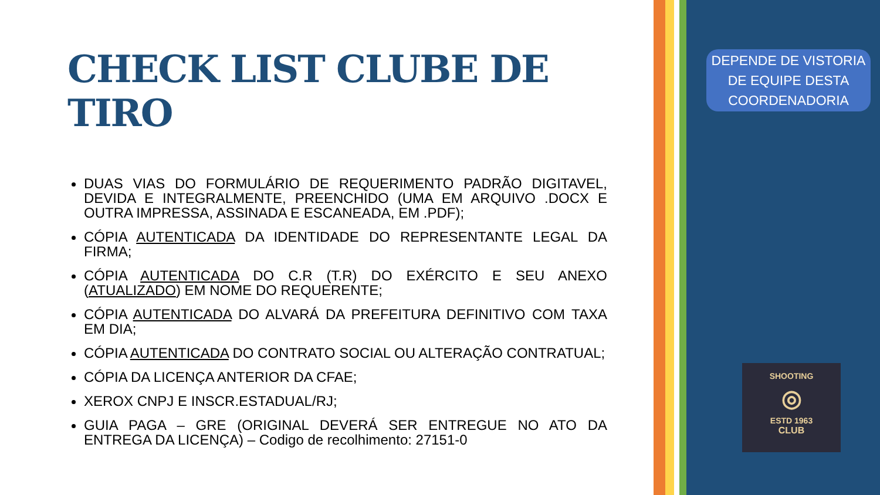CHECK LIST CLUBE DE TIRO
DUAS VIAS DO FORMULÁRIO DE REQUERIMENTO PADRÃO DIGITAVEL, DEVIDA E INTEGRALMENTE, PREENCHIDO (UMA EM ARQUIVO .DOCX E OUTRA IMPRESSA, ASSINADA E ESCANEADA, EM .PDF);
CÓPIA AUTENTICADA DA IDENTIDADE DO REPRESENTANTE LEGAL DA FIRMA;
CÓPIA AUTENTICADA DO C.R (T.R) DO EXÉRCITO E SEU ANEXO (ATUALIZADO) EM NOME DO REQUERENTE;
CÓPIA AUTENTICADA DO ALVARÁ DA PREFEITURA DEFINITIVO COM TAXA EM DIA;
CÓPIA AUTENTICADA DO CONTRATO SOCIAL OU ALTERAÇÃO CONTRATUAL;
CÓPIA DA LICENÇA ANTERIOR DA CFAE;
XEROX CNPJ E INSCR.ESTADUAL/RJ;
GUIA PAGA – GRE (ORIGINAL DEVERÁ SER ENTREGUE NO ATO DA ENTREGA DA LICENÇA) – Codigo de recolhimento: 27151-0
DEPENDE DE VISTORIA DE EQUIPE DESTA COORDENADORIA
SHOOTING
◎
ESTD 1963
CLUB